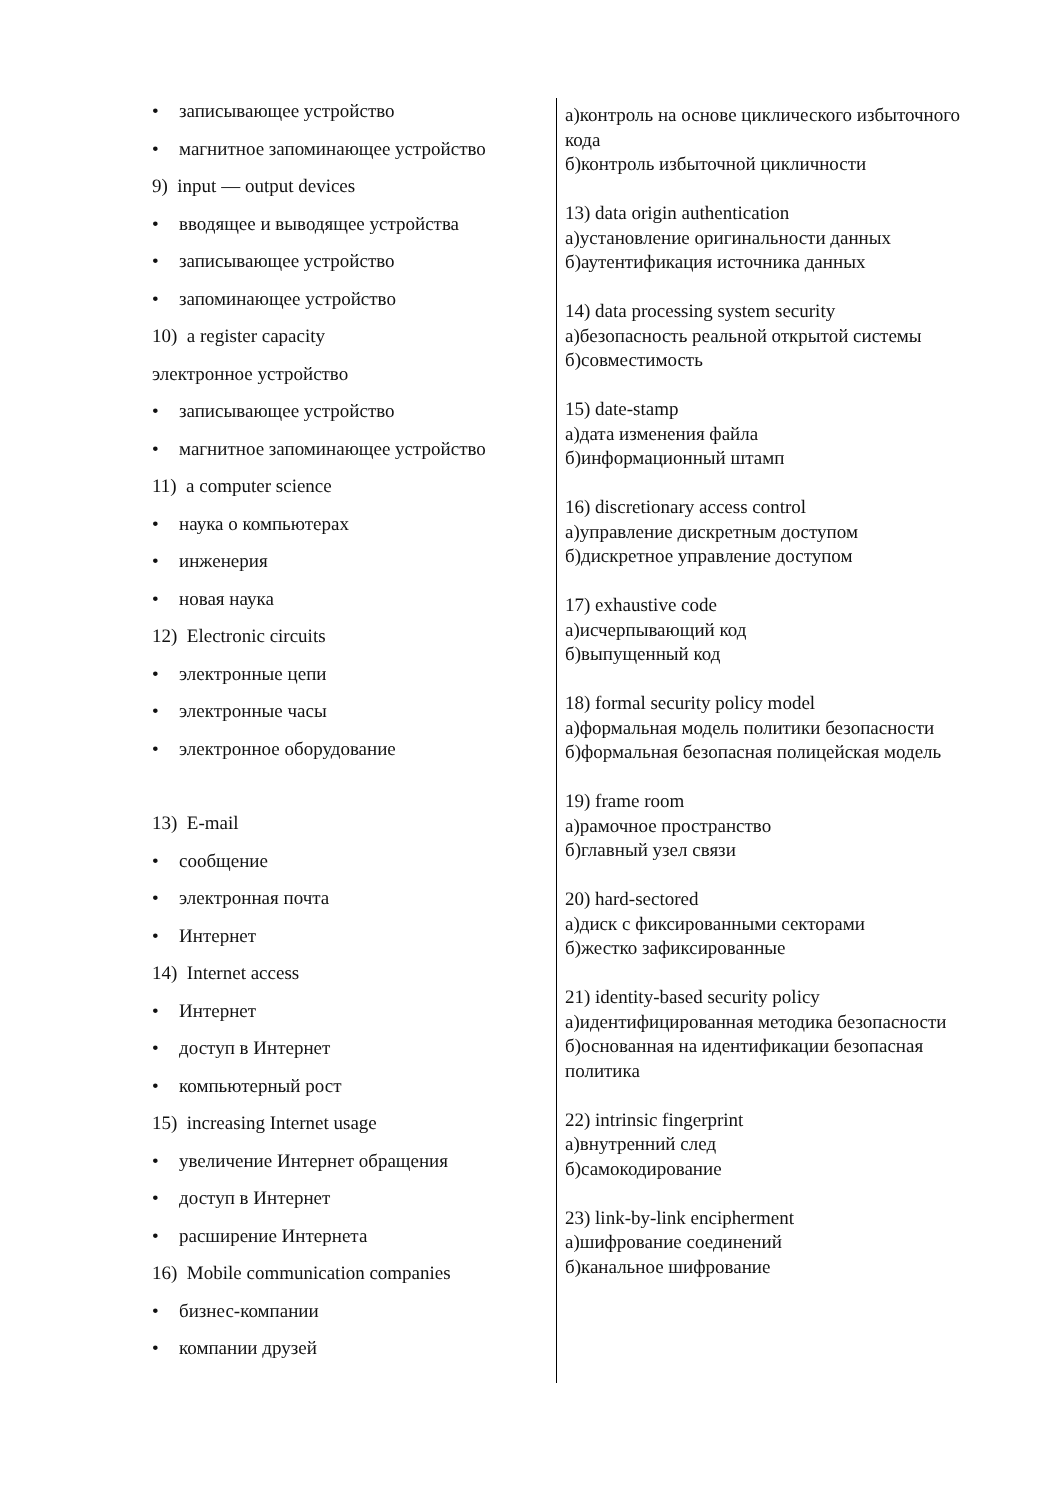• записывающее устройство
• магнитное запоминающее устройство
9) input — output devices
• вводящее и выводящее устройства
• записывающее устройство
• запоминающее устройство
10) a register capacity
электронное устройство
• записывающее устройство
• магнитное запоминающее устройство
11) a computer science
• наука о компьютерах
• инженерия
• новая наука
12) Electronic circuits
• электронные цепи
• электронные часы
• электронное оборудование
13) E-mail
• сообщение
• электронная почта
• Интернет
14) Internet access
• Интернет
• доступ в Интернет
• компьютерный рост
15) increasing Internet usage
• увеличение Интернет обращения
• доступ в Интернет
• расширение Интернета
16) Mobile communication companies
• бизнес-компании
• компании друзей
а)контроль на основе циклического избыточного кода
б)контроль избыточной цикличности
13) data origin authentication
а)установление оригинальности данных
б)аутентификация источника данных
14) data processing system security
а)безопасность реальной открытой системы
б)совместимость
15) date-stamp
а)дата изменения файла
б)информационный штамп
16) discretionary access control
а)управление дискретным доступом
б)дискретное управление доступом
17) exhaustive code
а)исчерпывающий код
б)выпущенный код
18) formal security policy model
а)формальная модель политики безопасности
б)формальная безопасная полицейская модель
19) frame room
а)рамочное пространство
б)главный узел связи
20) hard-sectored
а)диск с фиксированными секторами
б)жестко зафиксированные
21) identity-based security policy
а)идентифицированная методика безопасности
б)основанная на идентификации безопасная политика
22) intrinsic fingerprint
а)внутренний след
б)самокодирование
23) link-by-link encipherment
а)шифрование соединений
б)канальное шифрование